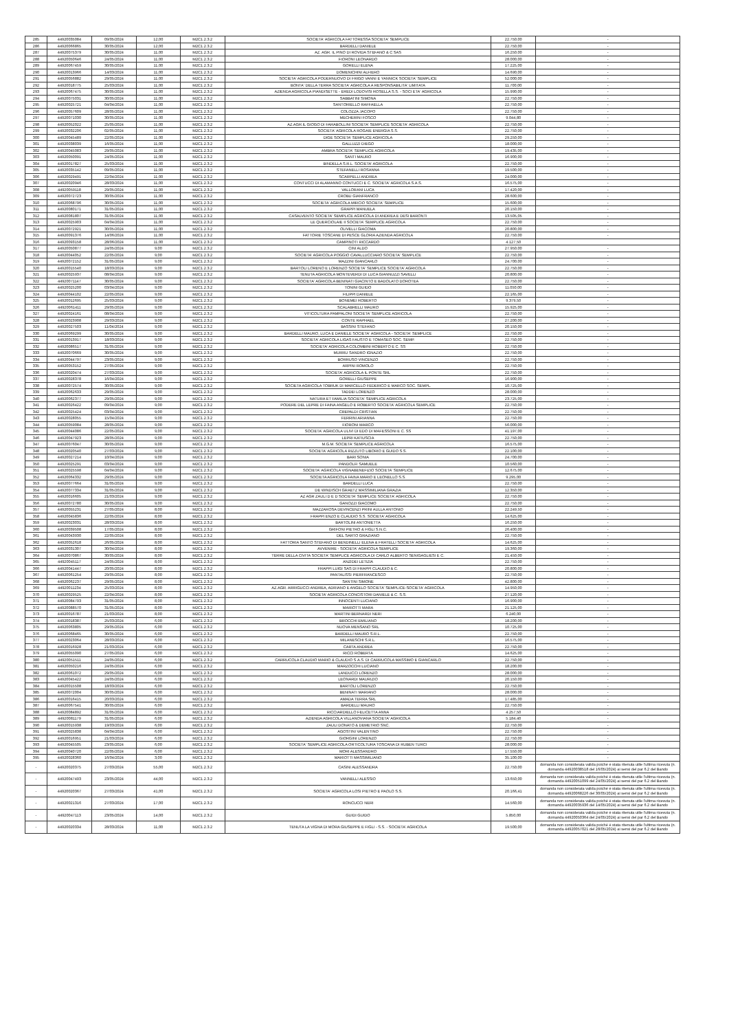| 285 | 44920035084 | 09/05/2024 | 12,00 | M2C1.2.3.2 | SOCIETA' AGRICOLA FATTORESSA SOCIETA' SEMPLICE | 22.750,00 | - |
| 286 | 44920066865 | 30/05/2024 | 12,00 | M2C1.2.3.2 | BARDELLI DANIELE | 22.750,00 | - |
| 287 | 44920075379 | 30/05/2024 | 11,00 | M2C1.2.3.2 | AZ. AGR. IL PINO DI ROVIDA STEFANO & C SAS | 16.250,00 | - |
| 288 | 44920050646 | 24/05/2024 | 11,00 | M2C1.2.3.2 | FIORONI LEONARDO | 28.000,00 | - |
| 289 | 44920067459 | 30/05/2024 | 11,00 | M2C1.2.3.2 | GORELLI ELENA | 17.225,00 | - |
| 290 | 44920013966 | 14/03/2024 | 11,00 | M2C1.2.3.2 | DOMENICHINI ALFIERO | 14.690,00 | - |
| 291 | 44920056882 | 29/05/2024 | 11,00 | M2C1.2.3.2 | SOCIETA' AGRICOLA PODERNUOVO DI FRIGO VANNI E YANNICK SOCIETA' SEMPLICE | 52.000,00 | - |
| 292 | 44920018775 | 25/03/2024 | 11,00 | M2C1.2.3.2 | BONTA' DELLA TERRA SOCIETA' AGRICOLA A RESPONSABILITA' LIMITATA | 11.700,00 | - |
| 293 | 44920067475 | 30/05/2024 | 11,00 | M2C1.2.3.2 | AZIENDA AGRICOLA PIANDISETTE - EREDI LODOVISI ROSELLA S.S. - SOCI ETA' AGRICOLA | 15.990,00 | - |
| 294 | 44920075031 | 30/05/2024 | 11,00 | M2C1.2.3.2 | SABBATINI SIMONA | 22.750,00 | - |
| 295 | 44920025721 | 04/04/2024 | 11,00 | M2C1.2.3.2 | SANTORIELLO RAFFAELLA | 22.750,00 | - |
| 296 | 44920057609 | 28/05/2024 | 11,00 | M2C1.2.3.2 | COLOZZA JACOPO | 22.750,00 | - |
| 297 | 44920071030 | 30/05/2024 | 11,00 | M2C1.2.3.2 | MECHERINI FOSCO | 9.044,80 | - |
| 298 | 44920052022 | 25/05/2024 | 11,00 | M2C1.2.3.2 | AZ.AGR.IL GIOGO DI FARABOLLINI SOCIETA' SEMPLICE SOCIETA' AGRICOLA | 22.750,00 | - |
| 299 | 44920032206 | 02/05/2024 | 11,00 | M2C1.2.3.2 | SOCIETA' AGRICOLA ROGAIE ENERGIA S.S. | 22.750,00 | - |
| 300 | 44920045489 | 22/05/2024 | 11,00 | M2C1.2.3.2 | DIGE SOCIETA' SEMPLICE AGRICOLA | 29.250,00 | - |
| 301 | 44920038039 | 16/05/2024 | 11,00 | M2C1.2.3.2 | GALLUZZI DIEGO | 18.000,00 | - |
| 302 | 44920045083 | 29/05/2024 | 11,00 | M2C1.2.3.2 | AMBRA SOCIETA' SEMPLICE AGRICOLA | 19.435,00 | - |
| 303 | 44920050091 | 24/05/2024 | 11,00 | M2C1.2.3.2 | SANTI MAURO | 16.900,00 | - |
| 304 | 44920017827 | 25/03/2024 | 11,00 | M2C1.2.3.2 | BINDELLA S.R.L. SOCIETA' AGRICOLA | 22.750,00 | - |
| 305 | 44920035142 | 09/05/2024 | 11,00 | M2C1.2.3.2 | STEFANELLI ROSANNA | 19.500,00 | - |
| 306 | 44920029491 | 22/04/2024 | 11,00 | M2C1.2.3.2 | SCARPELLI ANDREA | 24.000,00 | - |
| 307 | 44920020946 | 28/03/2024 | 11,00 | M2C1.2.3.2 | CONTUCCI DI ALAMANNO CONTUCCI E C. SOCIETA' AGRICOLA S.A.S. | 16.575,00 | - |
| 308 | 44920059118 | 29/05/2024 | 11,00 | M2C1.2.3.2 | VALLORANI LUCA | 17.420,00 | - |
| 309 | 44920072723 | 30/05/2024 | 11,00 | M2C1.2.3.2 | CROBU GIANFRANCO | 28.600,00 | - |
| 310 | 44920068796 | 30/05/2024 | 11,00 | M2C1.2.3.2 | SOCIETA' AGRICOLA MIRCIO SOCIETA' SEMPLICE | 15.600,00 | - |
| 311 | 44920080171 | 31/05/2024 | 11,00 | M2C1.2.3.2 | GRAPPI MANUELA | 20.150,00 | - |
| 312 | 44920081807 | 31/05/2024 | 11,00 | M2C1.2.3.2 | CASALVENTO SOCIETA' SEMPLICE AGRICOLA DI ANDREA E DESI BARONTI | 13.505,05 | - |
| 313 | 44920025903 | 04/04/2024 | 11,00 | M2C1.2.3.2 | LE QUERCIOLAIE II SOCIETA' SEMPLICE AGRICOLA | 22.750,00 | - |
| 314 | 44920072921 | 30/05/2024 | 11,00 | M2C1.2.3.2 | OLIVELLI GIACOMA | 20.800,00 | - |
| 315 | 44920091376 | 14/06/2024 | 11,00 | M2C1.2.3.2 | FATTORIE TOSCANE DI PESCE GLORIA AZIENDA AGRICOLA | 22.750,00 | - |
| 316 | 44920093158 | 28/06/2024 | 11,00 | M2C1.2.3.2 | CAMPINOTI RICCARDO | 4.127,50 | |
| 317 | 44920050877 | 24/05/2024 | 9,00 | M2C1.2.3.2 | CINI ALDO | 27.950,00 | - |
| 318 | 44920044052 | 22/05/2024 | 9,00 | M2C1.2.3.2 | SOCIETA' AGRICOLA POGGIO CAVALLUCCIARO SOCIETA' SEMPLICE | 22.750,00 | - |
| 319 | 44920072152 | 31/05/2024 | 9,00 | M2C1.2.3.2 | MAZZINI GIANCARLO | 24.700,00 | - |
| 320 | 44920015540 | 18/03/2024 | 9,00 | M2C1.2.3.2 | BARTOLI LORENO E LORENZO SOCIETA' SEMPLICE SOCIETA' AGRICOLA | 22.750,00 | - |
| 321 | 44920025937 | 08/04/2024 | 9,00 | M2C1.2.3.2 | TENUTA AGRICOLA MONTEVERDI DI LUCA GIANNUZZI SAVELLI | 20.800,00 | - |
| 322 | 44920071147 | 30/05/2024 | 9,00 | M2C1.2.3.2 | SOCIETA' AGRICOLA BENINATI GIACINTO E BADOLATO DOROTEA | 22.750,00 | - |
| 323 | 44920025200 | 03/04/2024 | 9,00 | M2C1.2.3.2 | TONINI GUIDO | 11.050,00 | - |
| 324 | 44920044102 | 22/05/2024 | 9,00 | M2C1.2.3.2 | FILIPPI DANIELE | 22.165,00 | - |
| 325 | 44920012695 | 25/03/2024 | 9,00 | M2C1.2.3.2 | BONEMEI ROBERTO | 9.379,50 | - |
| 326 | 44920061411 | 29/05/2024 | 9,00 | M2C1.2.3.2 | SCALABRELLI MAURO | 15.925,00 | - |
| 327 | 44920024161 | 08/04/2024 | 9,00 | M2C1.2.3.2 | VITICOLTURA PAMPALONI SOCIETA' SEMPLICE AGRICOLA | 22.750,00 | - |
| 328 | 44920023908 | 29/03/2024 | 9,00 | M2C1.2.3.2 | CONTE RAPHAEL | 27.200,00 | - |
| 329 | 44920027503 | 11/04/2024 | 9,00 | M2C1.2.3.2 | BASSINI STEFANO | 20.150,00 | - |
| 330 | 44920069299 | 30/05/2024 | 9,00 | M2C1.2.3.2 | BARDELLI MAURO, LUCA E DANIELE SOCIETA' AGRICOLA - SOCIETA' SEMPLICE | 22.750,00 | - |
| 331 | 44920013917 | 18/03/2024 | 9,00 | M2C1.2.3.2 | SOCIETA' AGRICOLA LIGAS FAUSTO E TOMASEO SOC. SEMP. | 22.750,00 | - |
| 332 | 44920086517 | 31/05/2024 | 9,00 | M2C1.2.3.2 | SOCIETA' AGRICOLA COLOMBINI ROBERTO E C. SS | 22.750,00 | - |
| 333 | 44920070669 | 30/05/2024 | 9,00 | M2C1.2.3.2 | MURRU SANDRO IGNAZIO | 22.750,00 | - |
| 334 | 44920044797 | 23/05/2024 | 9,00 | M2C1.2.3.2 | BORRUSO VINCENZO | 22.750,00 | - |
| 335 | 44920053152 | 27/05/2024 | 9,00 | M2C1.2.3.2 | ARPINI ROMOLO | 22.750,00 | - |
| 336 | 44920020474 | 27/03/2024 | 9,00 | M2C1.2.3.2 | SOCIETA' AGRICOLA IL PONTE SRL | 22.750,00 | - |
| 337 | 44920028378 | 16/04/2024 | 9,00 | M2C1.2.3.2 | GORELLI GIUSEPPE | 16.900,00 | - |
| 338 | 44920072574 | 30/05/2024 | 9,00 | M2C1.2.3.2 | SOCIETA AGRICOLA TOBRUK DI MARCELLO FEDERICO E MARCO SOC. SEMPL. | 10.725,00 | - |
| 339 | 44920062633 | 29/05/2024 | 9,00 | M2C1.2.3.2 | TADDEI LORENZO | 28.000,00 | - |
| 340 | 44920062377 | 29/05/2024 | 9,00 | M2C1.2.3.2 | NATURA ET FAMILIA SOCIETA' SEMPLICE AGRICOLA | 23.725,00 | - |
| 341 | 44920026422 | 09/04/2024 | 9,00 | M2C1.2.3.2 | PODERE DEL LEPRE DI FAINA ANGELO E ROBERTO SOCIETA' AGRICOLA SEMPLICE | 22.750,00 | - |
| 342 | 44920025424 | 03/04/2024 | 9,00 | M2C1.2.3.2 | CREPALDI CRISTIAN | 22.750,00 | - |
| 343 | 44920028055 | 15/04/2024 | 9,00 | M2C1.2.3.2 | FERRINI ARIANNA | 22.750,00 | - |
| 344 | 44920059084 | 28/05/2024 | 9,00 | M2C1.2.3.2 | FIORONI MARCO | 56.000,00 | - |
| 345 | 44920044086 | 22/05/2024 | 9,00 | M2C1.2.3.2 | SOCIETA' AGRICOLA ULIVI DI EDO DI MAFESSONI E C. SS | 41.197,00 | - |
| 346 | 44920047923 | 28/05/2024 | 9,00 | M2C1.2.3.2 | LEPRI KATIUSCIA | 22.750,00 | - |
| 347 | 44920076047 | 30/05/2024 | 9,00 | M2C1.2.3.2 | M.G.M. SOCIETA' SEMPLICE AGRICOLA | 16.575,00 | - |
| 348 | 44920020540 | 27/03/2024 | 9,00 | M2C1.2.3.2 | SOCIETA' AGRICOLA RIZZUTO LIBORIO E GUIDO S.S. | 22.100,00 | - |
| 349 | 44920027214 | 10/04/2024 | 9,00 | M2C1.2.3.2 | BARI SONIA | 24.700,00 | - |
| 350 | 44920025291 | 03/04/2024 | 9,00 | M2C1.2.3.2 | PANDOLFI SAMUELE | 10.560,00 | - |
| 351 | 44920025598 | 04/04/2024 | 9,00 | M2C1.2.3.2 | SOCIETA' AGRICOLA VIGNABENEFIZIO SOCIETA' SEMPLICE | 12.675,00 | - |
| 352 | 44920064332 | 29/05/2024 | 9,00 | M2C1.2.3.2 | SOCIETA AGRICOLA FAINA MARIO E LEONELLO S.S. | 9.295,00 | - |
| 353 | 44920077664 | 31/05/2024 | 9,00 | M2C1.2.3.2 | BARDELLI LUCA | 22.750,00 | - |
| 354 | 44920077334 | 31/05/2024 | 9,00 | M2C1.2.3.2 | DE WINDISCH GRAETZ MASSIMILIANA GRAZIA | 12.350,00 | - |
| 355 | 44920016605 | 21/03/2024 | 9,00 | M2C1.2.3.2 | AZ AGR ZAULI D E D SOCIETA' SEMPLICE SOCIETA' AGRICOLA | 22.750,00 | - |
| 356 | 44920072780 | 30/05/2024 | 9,00 | M2C1.2.3.2 | GANOZZI GIACOMO | 22.750,00 | - |
| 357 | 44920055231 | 27/05/2024 | 8,00 | M2C1.2.3.2 | MAZZAROSA DEVINCENZI PRINI AULLA ANTONIO | 22.249,50 | - |
| 358 | 44920045836 | 22/05/2024 | 8,00 | M2C1.2.3.2 | FRAPPI ENZO E CLAUDIO S.S. SOCIETA' AGRICOLA | 14.625,00 | - |
| 359 | 44920023031 | 28/03/2024 | 8,00 | M2C1.2.3.2 | BARTOLINI ANTONIETTA | 16.250,00 | - |
| 360 | 44920039508 | 17/05/2024 | 8,00 | M2C1.2.3.2 | GRIFONI PIETRO & FIGLI S.N.C. | 26.400,00 | - |
| 361 | 44920043930 | 22/05/2024 | 8,00 | M2C1.2.3.2 | DEL SARTO GRAZIANO | 22.750,00 | - |
| 362 | 44920052618 | 26/05/2024 | 8,00 | M2C1.2.3.2 | FATTORIA SANTO STEFANO DI BENDINELLI ELENA & FRATELLI SOCIETA' AGRICOLA | 14.625,00 | - |
| 363 | 44920031307 | 30/04/2024 | 8,00 | M2C1.2.3.2 | AVVENIRE - SOCIETA' AGRICOLA SEMPLICE | 19.360,00 | - |
| 364 | 44920070867 | 30/05/2024 | 8,00 | M2C1.2.3.2 | TERRE DELLA CIVITA SOCIETA' SEMPLICE AGRICOLA DI CARLO ALBERTO SENIGAGLIESI E C. | 21.450,00 | - |
| 365 | 44920045117 | 24/05/2024 | 8,00 | M2C1.2.3.2 | ANZIDEI LETIZIA | 22.750,00 | - |
| 366 | 44920041447 | 20/05/2024 | 8,00 | M2C1.2.3.2 | FRAPPI LUIGI SAS DI FRAPPI CLAUDIO & C. | 20.800,00 | - |
| 367 | 44920061254 | 29/05/2024 | 8,00 | M2C1.2.3.2 | PANTALISSI PIERFRANCESCO | 22.750,00 | - |
| 368 | 44920062237 | 29/05/2024 | 8,00 | M2C1.2.3.2 | SANTINI SIMONE | 42.800,00 | - |
| 369 | 44920011234 | 25/03/2024 | 8,00 | M2C1.2.3.2 | AZ.AGR. ARRIGUCCI ANDREA, ADRIANO E ANGELO SOCIETA' SEMPLICE-SOCIETA' AGRICOLA | 14.950,00 | - |
| 370 | 44920029525 | 22/04/2024 | 8,00 | M2C1.2.3.2 | SOCIETA' AGRICOLA CONCISTORI DANIELE & C. S.S. | 27.120,00 | - |
| 371 | 44920084793 | 31/05/2024 | 8,00 | M2C1.2.3.2 | INNOCENTI LUCIANO | 16.900,00 | - |
| 372 | 44920088570 | 31/05/2024 | 8,00 | M2C1.2.3.2 | MARIOTTI MARA | 21.125,00 | - |
| 373 | 44920016787 | 21/03/2024 | 8,00 | M2C1.2.3.2 | MARTINI BERNARDI NERI | 6.240,00 | - |
| 374 | 44920018387 | 25/03/2024 | 6,00 | M2C1.2.3.2 | BROCCHI EMILIANO | 18.200,00 | - |
| 375 | 44920063805 | 29/05/2024 | 6,00 | M2C1.2.3.2 | NUOVA MENSANO SRL | 10.725,00 | - |
| 376 | 44920068465 | 30/05/2024 | 6,00 | M2C1.2.3.2 | BARDELLI MAURO S.R.L. | 22.750,00 | - |
| 377 | 44920023064 | 28/03/2024 | 6,00 | M2C1.2.3.2 | MILANESCHI S.R.L. | 16.575,00 | - |
| 378 | 44920016928 | 21/03/2024 | 6,00 | M2C1.2.3.2 | CARTA ANDREA | 22.750,00 | - |
| 379 | 44920055090 | 27/05/2024 | 6,00 | M2C1.2.3.2 | RICCI ROBERTA | 14.625,00 | - |
| 380 | 44920051511 | 24/05/2024 | 6,00 | M2C1.2.3.2 | CARRUCOLA CLAUDIO MARIO & CLAUDIO S.A.S. DI CARRUCOLA MASSIMO E GIANCARLO | 22.750,00 | - |
| 381 | 44920050216 | 24/05/2024 | 6,00 | M2C1.2.3.2 | MARZOCCHI LUCIANO | 18.200,00 | - |
| 382 | 44920061072 | 29/05/2024 | 6,00 | M2C1.2.3.2 | LANDUCCI LORENZO | 28.000,00 | - |
| 383 | 44920045422 | 24/05/2024 | 6,00 | M2C1.2.3.2 | LEONARDI MAURIZIO | 20.150,00 | - |
| 384 | 44920015508 | 18/03/2024 | 6,00 | M2C1.2.3.2 | BARTOLI LORENZO | 22.750,00 | - |
| 385 | 44920072004 | 30/05/2024 | 6,00 | M2C1.2.3.2 | BENINATI MARIANO | 28.000,00 | - |
| 386 | 44920016415 | 20/03/2024 | 6,00 | M2C1.2.3.2 | AMADA TERRA SRL | 17.485,00 | - |
| 387 | 44920067541 | 30/05/2024 | 6,00 | M2C1.2.3.2 | BARDELLI MAURO | 22.750,00 | - |
| 388 | 44920084892 | 31/05/2024 | 6,00 | M2C1.2.3.2 | RICCIARDIELLO FELICETTA ANNA | 4.257,50 | - |
| 389 | 44920081179 | 31/05/2024 | 6,00 | M2C1.2.3.2 | AZIENDA AGRICOLA VILLANOVIANA SOCIETA' AGRICOLA | 5.184,40 | - |
| 390 | 44920015938 | 19/03/2024 | 6,00 | M2C1.2.3.2 | ZAULI DONATO & DEMETRIO SNC. | 22.750,00 | - |
| 391 | 44920025838 | 04/04/2024 | 6,00 | M2C1.2.3.2 | AGOSTINI VALENTINO | 22.750,00 | - |
| 392 | 44920016951 | 21/03/2024 | 6,00 | M2C1.2.3.2 | GIORGINI LORENZO | 22.750,00 | - |
| 393 | 44920045505 | 23/05/2024 | 6,00 | M2C1.2.3.2 | SOCIETA' SEMPLICE AGRICOLA ORTICOLTURA TOSCANA DI RUBEN TURCI | 28.000,00 | - |
| 394 | 44920040720 | 22/05/2024 | 6,00 | M2C1.2.3.2 | MORI ALESSANDRO | 17.550,00 | - |
| 395 | 44920028360 | 16/04/2024 | 3,00 | M2C1.2.3.2 | MARIOTTI MASSIMILIANO | 35.100,00 | - |
| - | 44920020375 | 27/03/2024 | 55,00 | M2C1.2.3.2 | CASINI ALESSANDRA | 22.750,00 | domanda non considerata valida poiché è stata ritenuta utile l'ultima ricevuta (n. domanda 44920038518 del 16/05/2024) ai sensi del par 6.2 del Bando |
| - | 44920047493 | 23/05/2024 | 44,00 | M2C1.2.3.2 | VANNELLI ALESSIO | 13.650,00 | domanda non considerata valida poiché è stata ritenuta utile l'ultima ricevuta (n. domanda 44920051099 del 24/05/2024) ai sensi del par 6.2 del Bando |
| - | 44920020367 | 27/03/2024 | 41,00 | M2C1.2.3.2 | SOCIETA' AGRICOLA LOSI PIETRO E PAOLO S.S. | 20.166,41 | domanda non considerata valida poiché è stata ritenuta utile l'ultima ricevuta (n. domanda 44920068226 del 30/05/2024) ai sensi del par 6.2 del Bando |
| - | 44920021316 | 27/03/2024 | 17,00 | M2C1.2.3.2 | RONCUCCI NERI | 14.560,00 | domanda non considerata valida poiché è stata ritenuta utile l'ultima ricevuta (n. domanda 44920035936 del 14/05/2024) ai sensi del par 6.2 del Bando |
| - | 44920047113 | 23/05/2024 | 14,00 | M2C1.2.3.2 | GUIDI GUIDO | 5.850,00 | domanda non considerata valida poiché è stata ritenuta utile l'ultima ricevuta (n. domanda 44920050364 del 24/05/2024) ai sensi del par 6.2 del Bando |
| - | 44920020334 | 28/03/2024 | 11,00 | M2C1.2.3.2 | TENUTA LA VIGNA DI MORA GIUSEPPE E FIGLI - S.S. - SOCIETA' AGRICOLA | 19.500,00 | domanda non considerata valida poiché è stata ritenuta utile l'ultima ricevuta (n. domanda 44920057021 del 28/05/2024) ai sensi del par 6.2 del Bando |